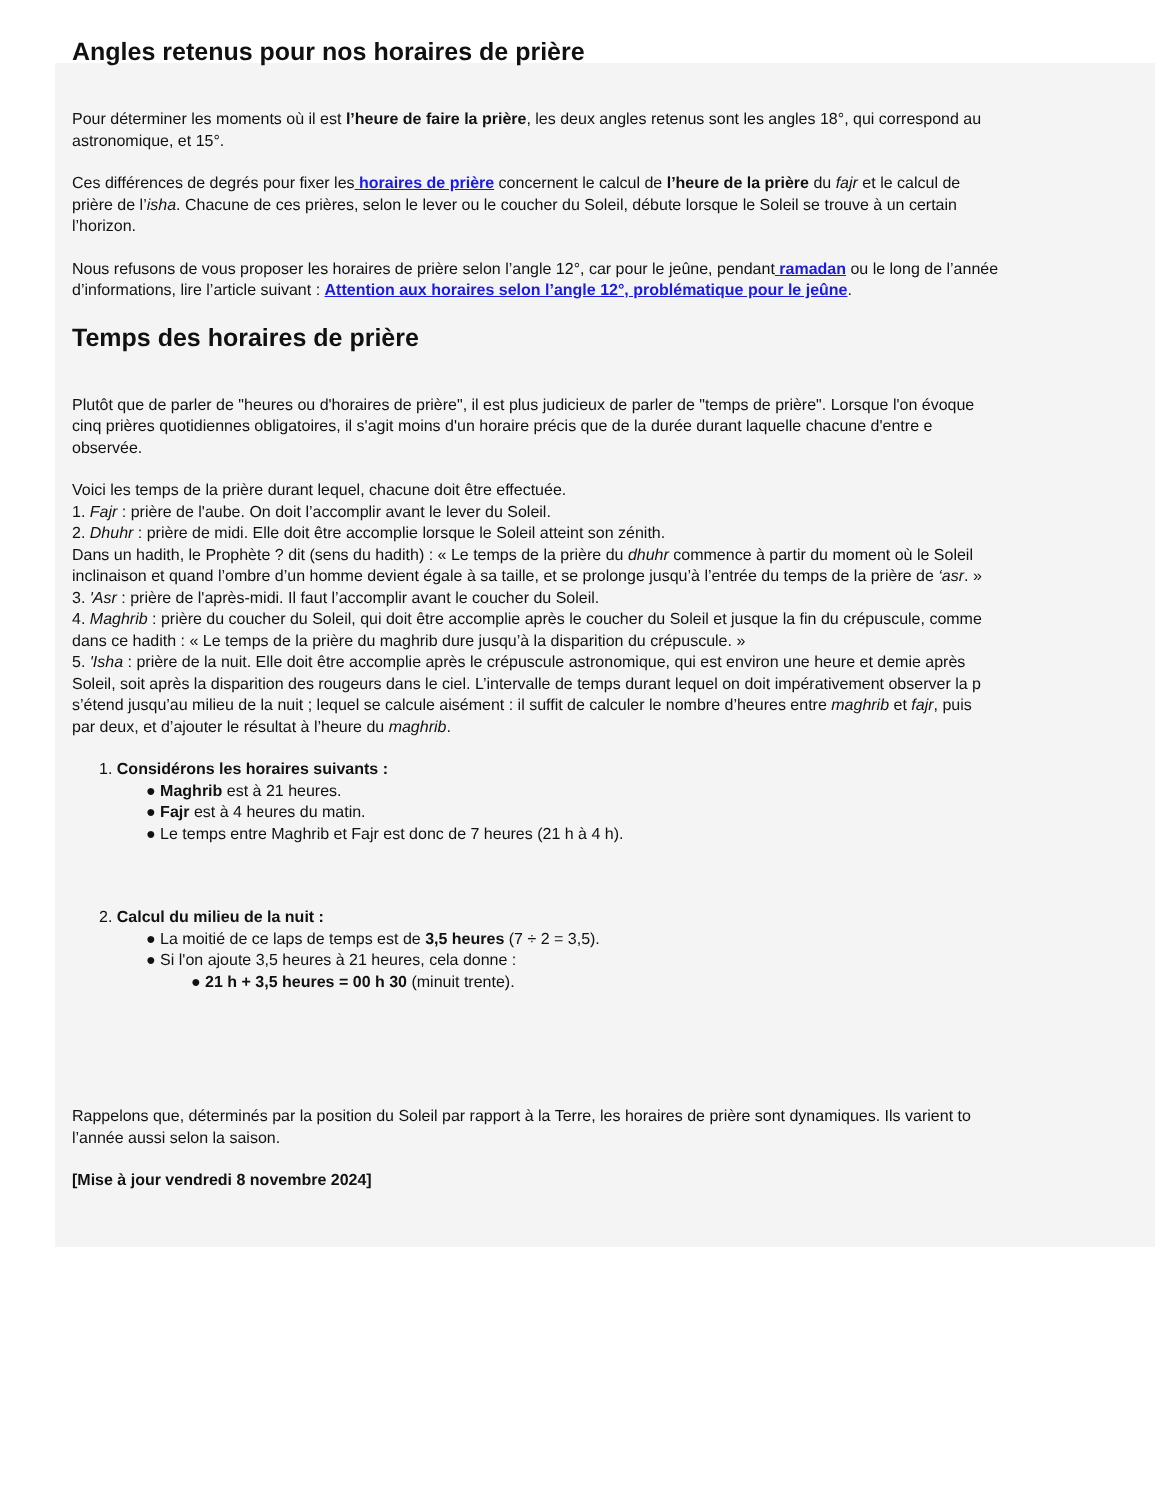Angles retenus pour nos horaires de prière
Pour déterminer les moments où il est l’heure de faire la prière, les deux angles retenus sont les angles 18°, qui correspond au
astronomique, et 15°.
Ces différences de degrés pour fixer les horaires de prière concernent le calcul de l’heure de la prière du fajr et le calcul de
prière de l’isha. Chacune de ces prières, selon le lever ou le coucher du Soleil, débute lorsque le Soleil se trouve à un certain
l’horizon.
Nous refusons de vous proposer les horaires de prière selon l’angle 12°, car pour le jeûne, pendant ramadan ou le long de l’année
d’informations, lire l’article suivant : Attention aux horaires selon l’angle 12°, problématique pour le jeûne.
Temps des horaires de prière
Plutôt que de parler de "heures ou d'horaires de prière", il est plus judicieux de parler de "temps de prière". Lorsque l'on évoque
cinq prières quotidiennes obligatoires, il s'agit moins d'un horaire précis que de la durée durant laquelle chacune d'entre e
observée.
Voici les temps de la prière durant lequel, chacune doit être effectuée.
1. Fajr : prière de l'aube. On doit l’accomplir avant le lever du Soleil.
2. Dhuhr : prière de midi. Elle doit être accomplie lorsque le Soleil atteint son zénith.
Dans un hadith, le Prophète ? dit (sens du hadith) : « Le temps de la prière du dhuhr commence à partir du moment où le Soleil
inclinaison et quand l’ombre d’un homme devient égale à sa taille, et se prolonge jusqu’à l’entrée du temps de la prière de ‘asr. »
3. 'Asr : prière de l'après-midi. Il faut l’accomplir avant le coucher du Soleil.
4. Maghrib : prière du coucher du Soleil, qui doit être accomplie après le coucher du Soleil et jusque la fin du crépuscule, comme
dans ce hadith : « Le temps de la prière du maghrib dure jusqu’à la disparition du crépuscule. »
5. 'Isha : prière de la nuit. Elle doit être accomplie après le crépuscule astronomique, qui est environ une heure et demie après
Soleil, soit après la disparition des rougeurs dans le ciel. L’intervalle de temps durant lequel on doit impérativement observer la p
s’étend jusqu’au milieu de la nuit ; lequel se calcule aisément : il suffit de calculer le nombre d’heures entre maghrib et fajr, puis
par deux, et d’ajouter le résultat à l’heure du maghrib.
1. Considérons les horaires suivants :
● Maghrib est à 21 heures.
● Fajr est à 4 heures du matin.
● Le temps entre Maghrib et Fajr est donc de 7 heures (21 h à 4 h).
2. Calcul du milieu de la nuit :
● La moitié de ce laps de temps est de 3,5 heures (7 ÷ 2 = 3,5).
● Si l'on ajoute 3,5 heures à 21 heures, cela donne :
● 21 h + 3,5 heures = 00 h 30 (minuit trente).
Rappelons que, déterminés par la position du Soleil par rapport à la Terre, les horaires de prière sont dynamiques. Ils varient to
l’année aussi selon la saison.
[Mise à jour vendredi 8 novembre 2024]